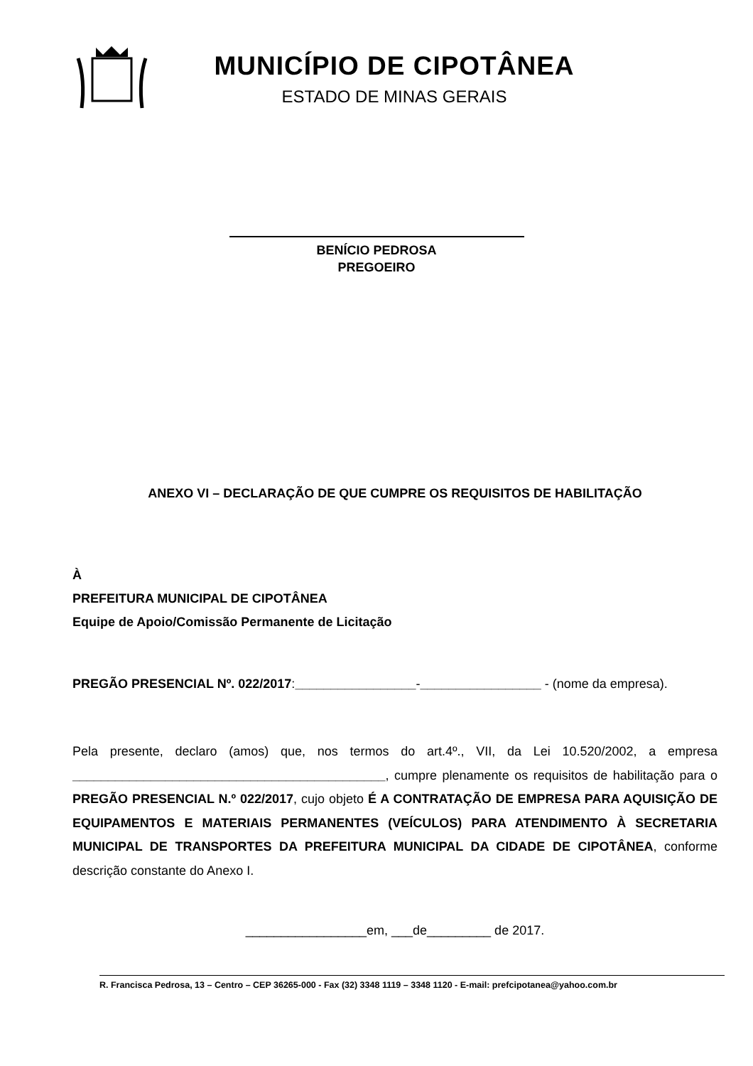MUNICÍPIO DE CIPOTÂNEA
ESTADO DE MINAS GERAIS
BENÍCIO PEDROSA
PREGOEIRO
ANEXO VI – DECLARAÇÃO DE QUE CUMPRE OS REQUISITOS DE HABILITAÇÃO
À
PREFEITURA MUNICIPAL DE CIPOTÂNEA
Equipe de Apoio/Comissão Permanente de Licitação
PREGÃO PRESENCIAL Nº. 022/2017:_________________-_________________ - (nome da empresa).
Pela presente, declaro (amos) que, nos termos do art.4º., VII, da Lei 10.520/2002, a empresa ____________________________________________, cumpre plenamente os requisitos de habilitação para o PREGÃO PRESENCIAL N.º 022/2017, cujo objeto É A CONTRATAÇÃO DE EMPRESA PARA AQUISIÇÃO DE EQUIPAMENTOS E MATERIAIS PERMANENTES (VEÍCULOS) PARA ATENDIMENTO À SECRETARIA MUNICIPAL DE TRANSPORTES DA PREFEITURA MUNICIPAL DA CIDADE DE CIPOTÂNEA, conforme descrição constante do Anexo I.
_________________em, ___de_________ de 2017.
R. Francisca Pedrosa, 13 – Centro – CEP 36265-000 - Fax (32) 3348 1119 – 3348 1120 - E-mail: prefcipotanea@yahoo.com.br